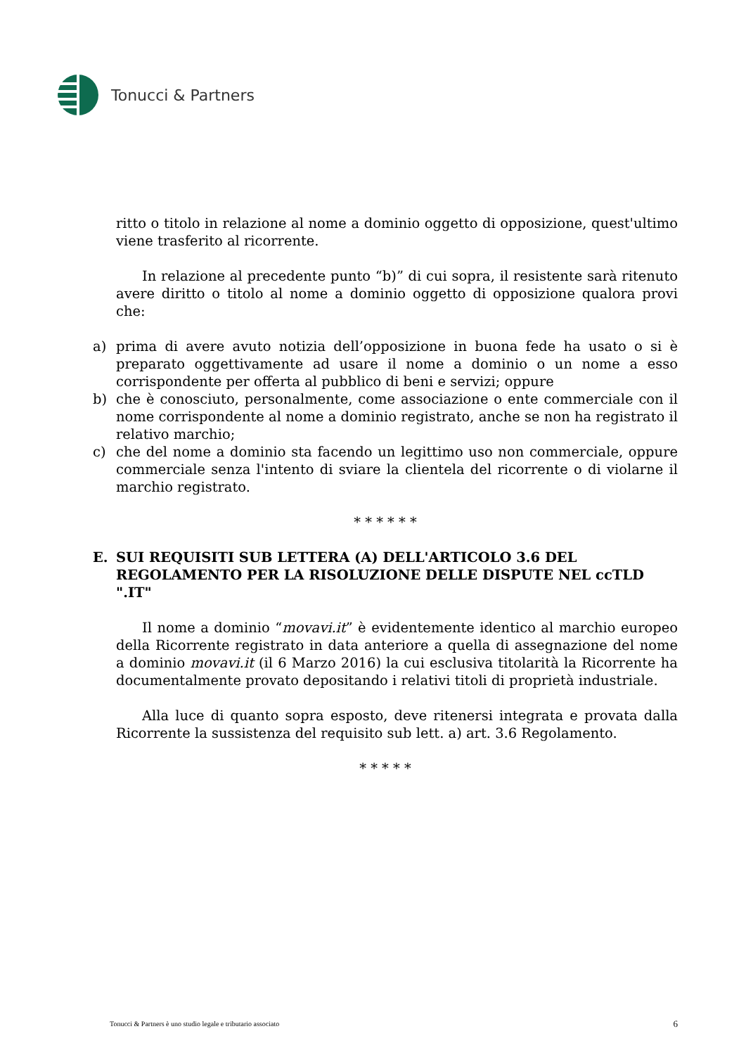Tonucci & Partners
ritto o titolo in relazione al nome a dominio oggetto di opposizione, quest'ultimo viene trasferito al ricorrente.
In relazione al precedente punto “b)” di cui sopra, il resistente sarà ritenuto avere diritto o titolo al nome a dominio oggetto di opposizione qualora provi che:
a) prima di avere avuto notizia dell’opposizione in buona fede ha usato o si è preparato oggettivamente ad usare il nome a dominio o un nome a esso corrispondente per offerta al pubblico di beni e servizi; oppure
b) che è conosciuto, personalmente, come associazione o ente commerciale con il nome corrispondente al nome a dominio registrato, anche se non ha registrato il relativo marchio;
c) che del nome a dominio sta facendo un legittimo uso non commerciale, oppure commerciale senza l'intento di sviare la clientela del ricorrente o di violarne il marchio registrato.
* * * * * *
E. SUI REQUISITI SUB LETTERA (A) DELL'ARTICOLO 3.6 DEL REGOLAMENTO PER LA RISOLUZIONE DELLE DISPUTE NEL ccTLD ".IT"
Il nome a dominio “movavi.it” è evidentemente identico al marchio europeo della Ricorrente registrato in data anteriore a quella di assegnazione del nome a dominio movavi.it (il 6 Marzo 2016) la cui esclusiva titolarità la Ricorrente ha documentalmente provato depositando i relativi titoli di proprietà industriale.
Alla luce di quanto sopra esposto, deve ritenersi integrata e provata dalla Ricorrente la sussistenza del requisito sub lett. a) art. 3.6 Regolamento.
* * * * *
Tonucci & Partners è uno studio legale e tributario associato 6